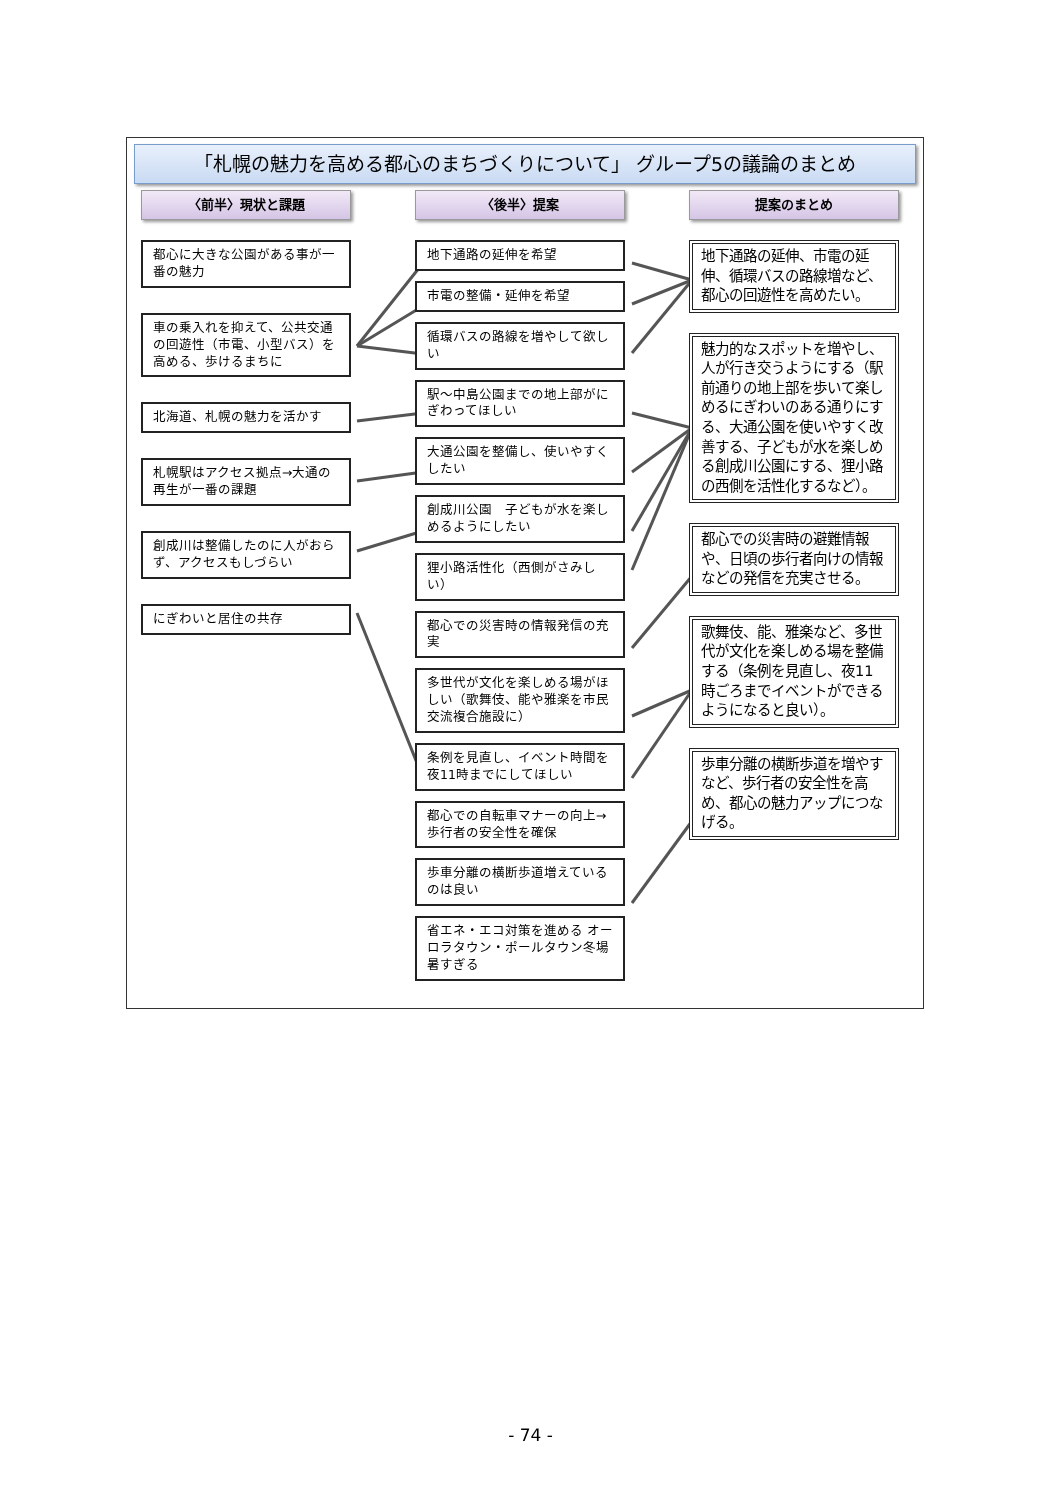「札幌の魅力を高める都心のまちづくりについて」 グループ5の議論のまとめ
〈前半〉現状と課題
都心に大きな公園がある事が一番の魅力
車の乗入れを抑えて、公共交通の回遊性（市電、小型バス）を高める、歩けるまちに
北海道、札幌の魅力を活かす
札幌駅はアクセス拠点→大通の再生が一番の課題
創成川は整備したのに人がおらず、アクセスもしづらい
にぎわいと居住の共存
〈後半〉提案
地下通路の延伸を希望
市電の整備・延伸を希望
循環バスの路線を増やして欲しい
駅～中島公園までの地上部がにぎわってほしい
大通公園を整備し、使いやすくしたい
創成川公園　子どもが水を楽しめるようにしたい
狸小路活性化（西側がさみしい）
都心での災害時の情報発信の充実
多世代が文化を楽しめる場がほしい（歌舞伎、能や雅楽を市民交流複合施設に）
条例を見直し、イベント時間を夜11時までにしてほしい
都心での自転車マナーの向上→歩行者の安全性を確保
歩車分離の横断歩道増えているのは良い
省エネ・エコ対策を進める オーロラタウン・ポールタウン冬場暑すぎる
提案のまとめ
地下通路の延伸、市電の延伸、循環バスの路線増など、都心の回遊性を高めたい。
魅力的なスポットを増やし、人が行き交うようにする（駅前通りの地上部を歩いて楽しめるにぎわいのある通りにする、大通公園を使いやすく改善する、子どもが水を楽しめる創成川公園にする、狸小路の西側を活性化するなど）。
都心での災害時の避難情報や、日頃の歩行者向けの情報などの発信を充実させる。
歌舞伎、能、雅楽など、多世代が文化を楽しめる場を整備する（条例を見直し、夜11時ごろまでイベントができるようになると良い）。
歩車分離の横断歩道を増やすなど、歩行者の安全性を高め、都心の魅力アップにつなげる。
- 74 -